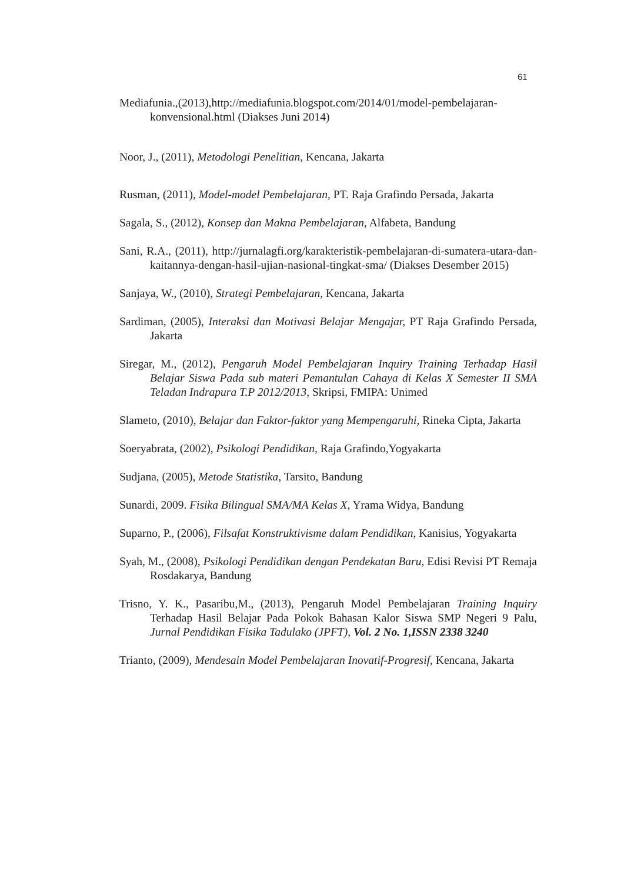61
Mediafunia.,(2013),http://mediafunia.blogspot.com/2014/01/model-pembelajaran-konvensional.html (Diakses Juni 2014)
Noor, J., (2011), Metodologi Penelitian, Kencana, Jakarta
Rusman, (2011), Model-model Pembelajaran, PT. Raja Grafindo Persada, Jakarta
Sagala, S., (2012), Konsep dan Makna Pembelajaran, Alfabeta, Bandung
Sani, R.A., (2011), http://jurnalagfi.org/karakteristik-pembelajaran-di-sumatera-utara-dan-kaitannya-dengan-hasil-ujian-nasional-tingkat-sma/ (Diakses Desember 2015)
Sanjaya, W., (2010), Strategi Pembelajaran, Kencana, Jakarta
Sardiman, (2005), Interaksi dan Motivasi Belajar Mengajar, PT Raja Grafindo Persada, Jakarta
Siregar, M., (2012), Pengaruh Model Pembelajaran Inquiry Training Terhadap Hasil Belajar Siswa Pada sub materi Pemantulan Cahaya di Kelas X Semester II SMA Teladan Indrapura T.P 2012/2013, Skripsi, FMIPA: Unimed
Slameto, (2010), Belajar dan Faktor-faktor yang Mempengaruhi, Rineka Cipta, Jakarta
Soeryabrata, (2002), Psikologi Pendidikan, Raja Grafindo,Yogyakarta
Sudjana, (2005), Metode Statistika, Tarsito, Bandung
Sunardi, 2009. Fisika Bilingual SMA/MA Kelas X, Yrama Widya, Bandung
Suparno, P., (2006), Filsafat Konstruktivisme dalam Pendidikan, Kanisius, Yogyakarta
Syah, M., (2008), Psikologi Pendidikan dengan Pendekatan Baru, Edisi Revisi PT Remaja Rosdakarya, Bandung
Trisno, Y. K., Pasaribu,M., (2013), Pengaruh Model Pembelajaran Training Inquiry Terhadap Hasil Belajar Pada Pokok Bahasan Kalor Siswa SMP Negeri 9 Palu, Jurnal Pendidikan Fisika Tadulako (JPFT), Vol. 2 No. 1,ISSN 2338 3240
Trianto, (2009), Mendesain Model Pembelajaran Inovatif-Progresif, Kencana, Jakarta